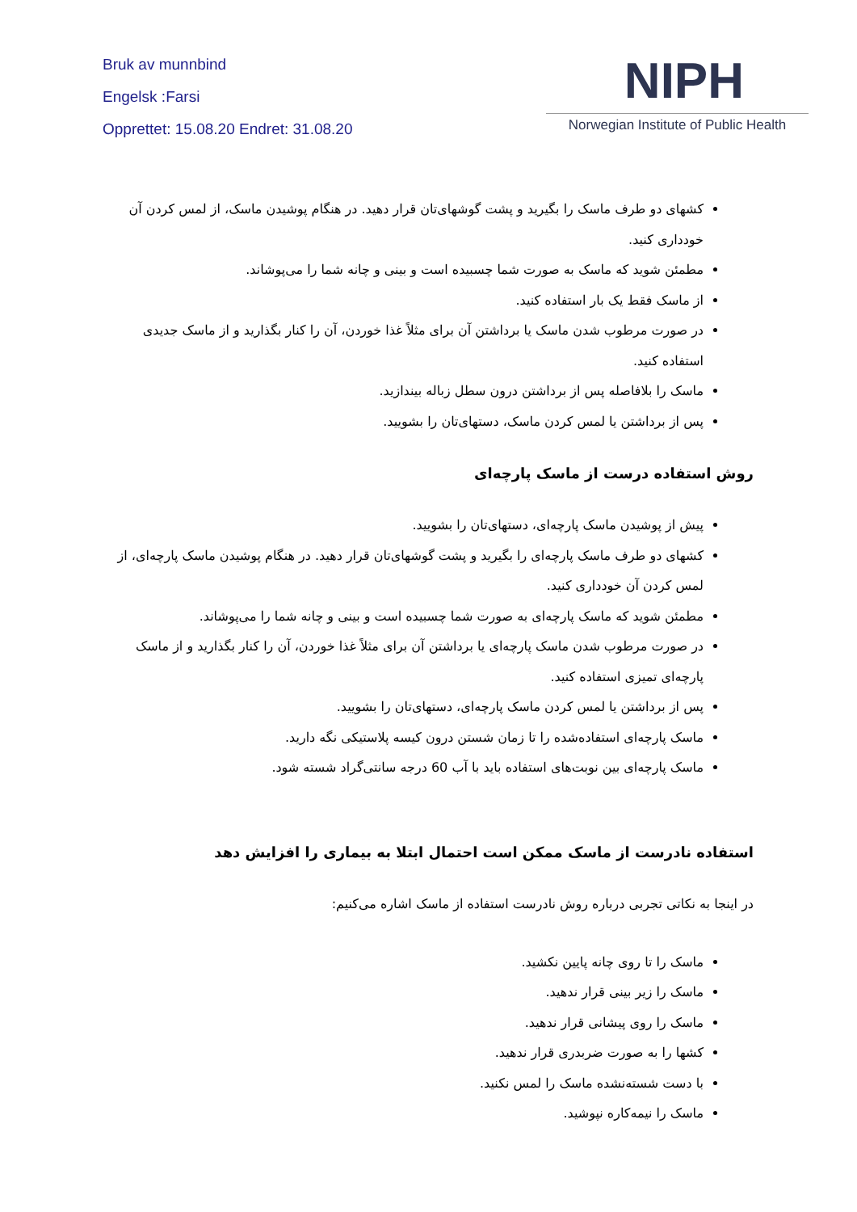Bruk av munnbind
Engelsk :Farsi
Opprettet: 15.08.20 Endret: 31.08.20
NIPH
Norwegian Institute of Public Health
کشهای دو طرف ماسک را بگیرید و پشت گوشهای‌تان قرار دهید. در هنگام پوشیدن ماسک، از لمس کردن آن خودداری کنید.
مطمئن شوید که ماسک به صورت شما چسبیده است و بینی و چانه شما را می‌پوشاند.
از ماسک فقط یک بار استفاده کنید.
در صورت مرطوب شدن ماسک یا برداشتن آن برای مثلاً غذا خوردن، آن را کنار بگذارید و از ماسک جدیدی استفاده کنید.
ماسک را بلافاصله پس از برداشتن درون سطل زباله بیندازید.
پس از برداشتن یا لمس کردن ماسک، دستهای‌تان را بشویید.
روش استفاده درست از ماسک پارچه‌ای
پیش از پوشیدن ماسک پارچه‌ای، دستهای‌تان را بشویید.
کشهای دو طرف ماسک پارچه‌ای را بگیرید و پشت گوشهای‌تان قرار دهید. در هنگام پوشیدن ماسک پارچه‌ای، از لمس کردن آن خودداری کنید.
مطمئن شوید که ماسک پارچه‌ای به صورت شما چسبیده است و بینی و چانه شما را می‌پوشاند.
در صورت مرطوب شدن ماسک پارچه‌ای یا برداشتن آن برای مثلاً غذا خوردن، آن را کنار بگذارید و از ماسک پارچه‌ای تمیزی استفاده کنید.
پس از برداشتن یا لمس کردن ماسک پارچه‌ای، دستهای‌تان را بشویید.
ماسک پارچه‌ای استفاده‌شده را تا زمان شستن درون کیسه پلاستیکی نگه دارید.
ماسک پارچه‌ای بین نوبت‌های استفاده باید با آب 60 درجه سانتی‌گراد شسته شود.
استفاده نادرست از ماسک ممکن است احتمال ابتلا به بیماری را افزایش دهد
در اینجا به نکاتی تجربی درباره روش نادرست استفاده از ماسک اشاره می‌کنیم:
ماسک را تا روی چانه پایین نکشید.
ماسک را زیر بینی قرار ندهید.
ماسک را روی پیشانی قرار ندهید.
کشها را به صورت ضربدری قرار ندهید.
با دست شسته‌نشده ماسک را لمس نکنید.
ماسک را نیمه‌کاره نپوشید.